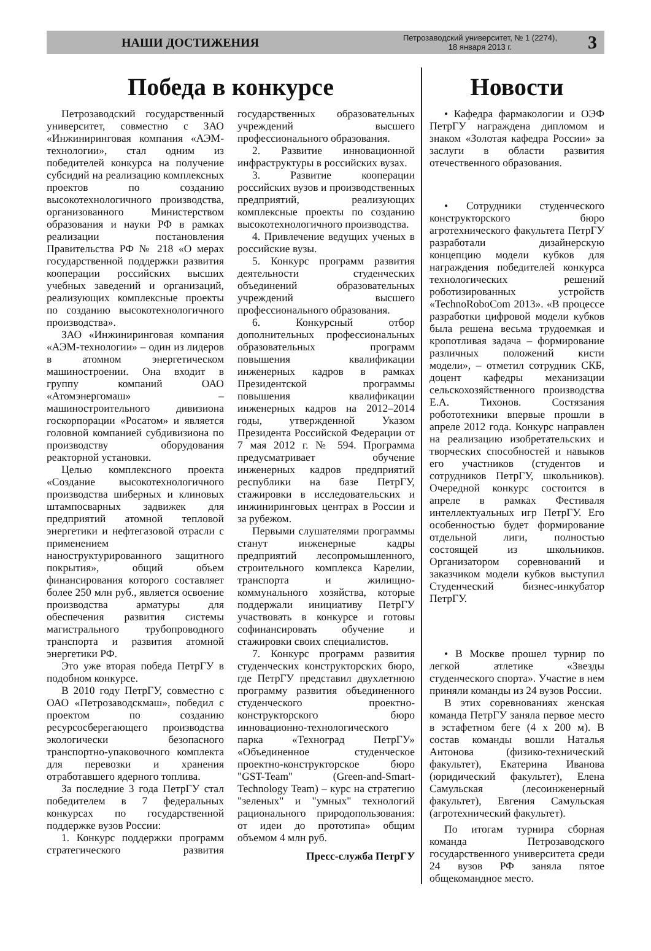НАШИ ДОСТИЖЕНИЯ Петрозаводский университет, № 1 (2274),
18 января 2013 г. 3
Победа в конкурсе
Петрозаводский государственный университет, совместно с ЗАО «Инжиниринговая компания «АЭМ-технологии», стал одним из победителей конкурса на получение субсидий на реализацию комплексных проектов по созданию высокотехнологичного производства, организованного Министерством образования и науки РФ в рамках реализации постановления Правительства РФ № 218 «О мерах государственной поддержки развития кооперации российских высших учебных заведений и организаций, реализующих комплексные проекты по созданию высокотехнологичного производства».
ЗАО «Инжиниринговая компания «АЭМ-технологии» – один из лидеров в атомном энергетическом машиностроении. Она входит в группу компаний ОАО «Атомэнергомаш» – машиностроительного дивизиона госкорпорации «Росатом» и является головной компанией субдивизиона по производству оборудования реакторной установки.
Целью комплексного проекта «Создание высокотехнологичного производства шиберных и клиновых штампосварных задвижек для предприятий атомной тепловой энергетики и нефтегазовой отрасли с применением наноструктурированного защитного покрытия», общий объем финансирования которого составляет более 250 млн руб., является освоение производства арматуры для обеспечения развития системы магистрального трубопроводного транспорта и развития атомной энергетики РФ.
Это уже вторая победа ПетрГУ в подобном конкурсе.
В 2010 году ПетрГУ, совместно с ОАО «Петрозаводскмаш», победил с проектом по созданию ресурсосберегающего производства экологически безопасного транспортно-упаковочного комплекта для перевозки и хранения отработавшего ядерного топлива.
За последние 3 года ПетрГУ стал победителем в 7 федеральных конкурсах по государственной поддержке вузов России:
1. Конкурс поддержки программ стратегического развития государственных образовательных учреждений высшего профессионального образования.
2. Развитие инновационной инфраструктуры в российских вузах.
3. Развитие кооперации российских вузов и производственных предприятий, реализующих комплексные проекты по созданию высокотехнологичного производства.
4. Привлечение ведущих ученых в российские вузы.
5. Конкурс программ развития деятельности студенческих объединений образовательных учреждений высшего профессионального образования.
6. Конкурсный отбор дополнительных профессиональных образовательных программ повышения квалификации инженерных кадров в рамках Президентской программы повышения квалификации инженерных кадров на 2012–2014 годы, утвержденной Указом Президента Российской Федерации от 7 мая 2012 г. № 594. Программа предусматривает обучение инженерных кадров предприятий республики на базе ПетрГУ, стажировки в исследовательских и инжиниринговых центрах в России и за рубежом.
Первыми слушателями программы станут инженерные кадры предприятий лесопромышленного, строительного комплекса Карелии, транспорта и жилищно-коммунального хозяйства, которые поддержали инициативу ПетрГУ участвовать в конкурсе и готовы софинансировать обучение и стажировки своих специалистов.
7. Конкурс программ развития студенческих конструкторских бюро, где ПетрГУ представил двухлетнюю программу развития объединенного студенческого проектно-конструкторского бюро инновационно-технологического парка «Техноград ПетрГУ» «Объединенное студенческое проектно-конструкторское бюро "GST-Team" (Green-and-Smart-Technology Team) – курс на стратегию "зеленых" и "умных" технологий рационального природопользования: от идеи до прототипа» общим объемом 4 млн руб.
Пресс-служба ПетрГУ
Новости
• Кафедра фармакологии и ОЭФ ПетрГУ награждена дипломом и знаком «Золотая кафедра России» за заслуги в области развития отечественного образования.
• Сотрудники студенческого конструкторского бюро агротехнического факультета ПетрГУ разработали дизайнерскую концепцию модели кубков для награждения победителей конкурса технологических решений роботизированных устройств «TechnoRoboCom 2013». «В процессе разработки цифровой модели кубков была решена весьма трудоемкая и кропотливая задача – формирование различных положений кисти модели», – отметил сотрудник СКБ, доцент кафедры механизации сельскохозяйственного производства Е.А. Тихонов. Состязания робототехники впервые прошли в апреле 2012 года. Конкурс направлен на реализацию изобретательских и творческих способностей и навыков его участников (студентов и сотрудников ПетрГУ, школьников). Очередной конкурс состоится в апреле в рамках Фестиваля интеллектуальных игр ПетрГУ. Его особенностью будет формирование отдельной лиги, полностью состоящей из школьников. Организатором соревнований и заказчиком модели кубков выступил Студенческий бизнес-инкубатор ПетрГУ.
• В Москве прошел турнир по легкой атлетике «Звезды студенческого спорта». Участие в нем приняли команды из 24 вузов России.
В этих соревнованиях женская команда ПетрГУ заняла первое место в эстафетном беге (4 x 200 м). В состав команды вошли Наталья Антонова (физико-технический факультет), Екатерина Иванова (юридический факультет), Елена Самульская (лесоинженерный факультет), Евгения Самульская (агротехнический факультет).
По итогам турнира сборная команда Петрозаводского государственного университета среди 24 вузов РФ заняла пятое общекомандное место.